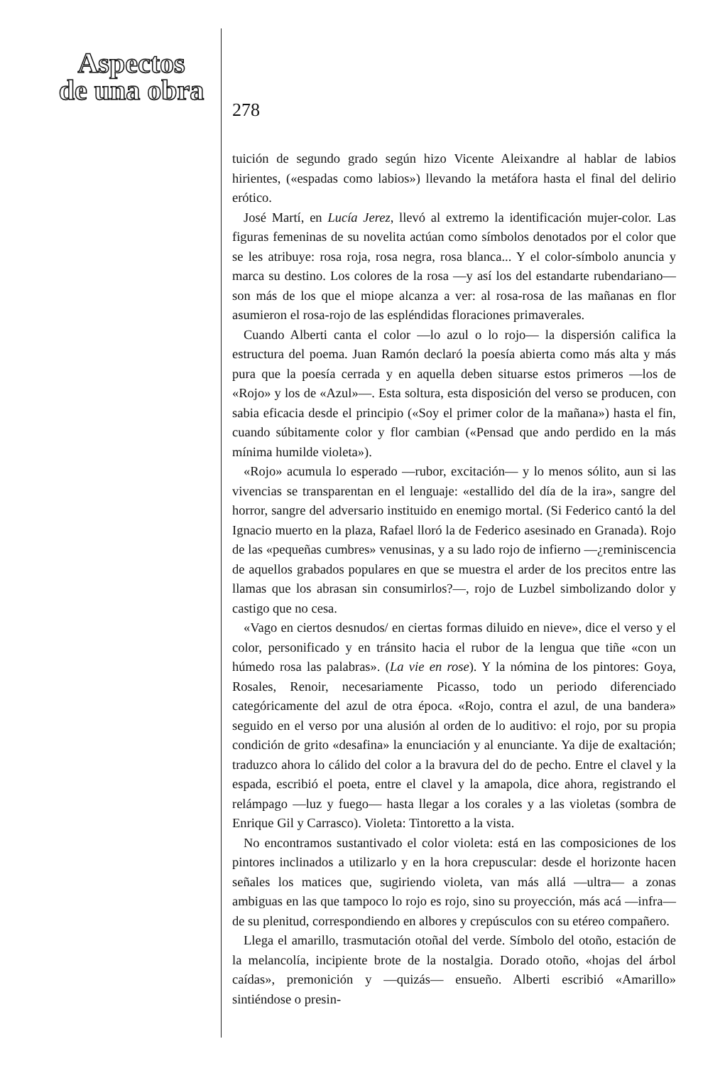Aspectos
de una obra
278
tuición de segundo grado según hizo Vicente Aleixandre al hablar de labios hirientes, («espadas como labios») llevando la metáfora hasta el final del delirio erótico.
José Martí, en Lucía Jerez, llevó al extremo la identificación mujer-color. Las figuras femeninas de su novelita actúan como símbolos denotados por el color que se les atribuye: rosa roja, rosa negra, rosa blanca... Y el color-símbolo anuncia y marca su destino. Los colores de la rosa —y así los del estandarte rubendariano— son más de los que el miope alcanza a ver: al rosa-rosa de las mañanas en flor asumieron el rosa-rojo de las espléndidas floraciones primaverales.
Cuando Alberti canta el color —lo azul o lo rojo— la dispersión califica la estructura del poema. Juan Ramón declaró la poesía abierta como más alta y más pura que la poesía cerrada y en aquella deben situarse estos primeros —los de «Rojo» y los de «Azul»—. Esta soltura, esta disposición del verso se producen, con sabia eficacia desde el principio («Soy el primer color de la mañana») hasta el fin, cuando súbitamente color y flor cambian («Pensad que ando perdido en la más mínima humilde violeta»).
«Rojo» acumula lo esperado —rubor, excitación— y lo menos sólito, aun si las vivencias se transparentan en el lenguaje: «estallido del día de la ira», sangre del horror, sangre del adversario instituido en enemigo mortal. (Si Federico cantó la del Ignacio muerto en la plaza, Rafael lloró la de Federico asesinado en Granada). Rojo de las «pequeñas cumbres» venusinas, y a su lado rojo de infierno —¿reminiscencia de aquellos grabados populares en que se muestra el arder de los precitos entre las llamas que los abrasan sin consumirlos?—, rojo de Luzbel simbolizando dolor y castigo que no cesa.
«Vago en ciertos desnudos/ en ciertas formas diluido en nieve», dice el verso y el color, personificado y en tránsito hacia el rubor de la lengua que tiñe «con un húmedo rosa las palabras». (La vie en rose). Y la nómina de los pintores: Goya, Rosales, Renoir, necesariamente Picasso, todo un periodo diferenciado categóricamente del azul de otra época. «Rojo, contra el azul, de una bandera» seguido en el verso por una alusión al orden de lo auditivo: el rojo, por su propia condición de grito «desafina» la enunciación y al enunciante. Ya dije de exaltación; traduzco ahora lo cálido del color a la bravura del do de pecho. Entre el clavel y la espada, escribió el poeta, entre el clavel y la amapola, dice ahora, registrando el relámpago —luz y fuego— hasta llegar a los corales y a las violetas (sombra de Enrique Gil y Carrasco). Violeta: Tintoretto a la vista.
No encontramos sustantivado el color violeta: está en las composiciones de los pintores inclinados a utilizarlo y en la hora crepuscular: desde el horizonte hacen señales los matices que, sugiriendo violeta, van más allá —ultra— a zonas ambiguas en las que tampoco lo rojo es rojo, sino su proyección, más acá —infra— de su plenitud, correspondiendo en albores y crepúsculos con su etéreo compañero.
Llega el amarillo, trasmutación otoñal del verde. Símbolo del otoño, estación de la melancolía, incipiente brote de la nostalgia. Dorado otoño, «hojas del árbol caídas», premonición y —quizás— ensueño. Alberti escribió «Amarillo» sintiéndose o presin-